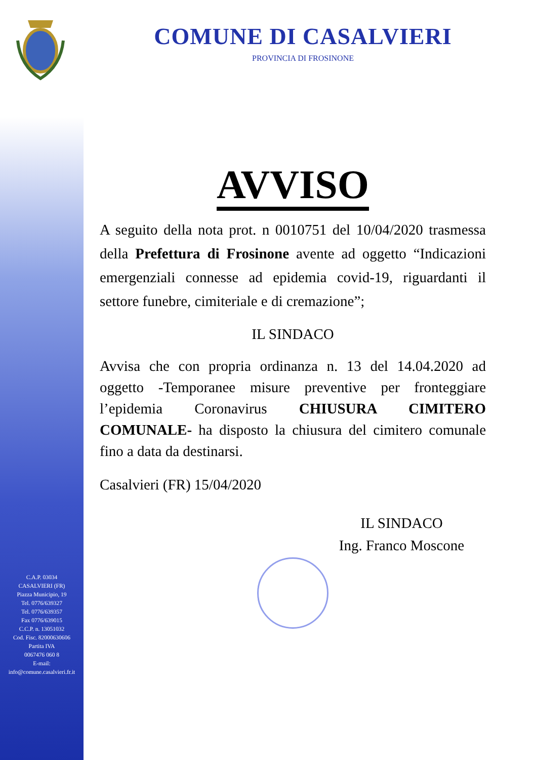C.A.P. 03034
CASALVIERI (FR)
Piazza Municipio, 19
Tel. 0776/639327
Tel. 0776/639357
Fax 0776/639015
C.C.P. n. 13051032
Cod. Fisc. 82000630606
Partita IVA
0067476 060 8
E-mail:
info@comune.casalvieri.fr.it
COMUNE DI CASALVIERI
PROVINCIA DI FROSINONE
AVVISO
A seguito della nota prot. n 0010751 del 10/04/2020 trasmessa della Prefettura di Frosinone avente ad oggetto “Indicazioni emergenziali connesse ad epidemia covid-19, riguardanti il settore funebre, cimiteriale e di cremazione”;
IL SINDACO
Avvisa che con propria ordinanza n. 13 del 14.04.2020 ad oggetto -Temporanee misure preventive per fronteggiare l’epidemia Coronavirus CHIUSURA CIMITERO COMUNALE- ha disposto la chiusura del cimitero comunale fino a data da destinarsi.
Casalvieri (FR) 15/04/2020
IL SINDACO
Ing. Franco Moscone